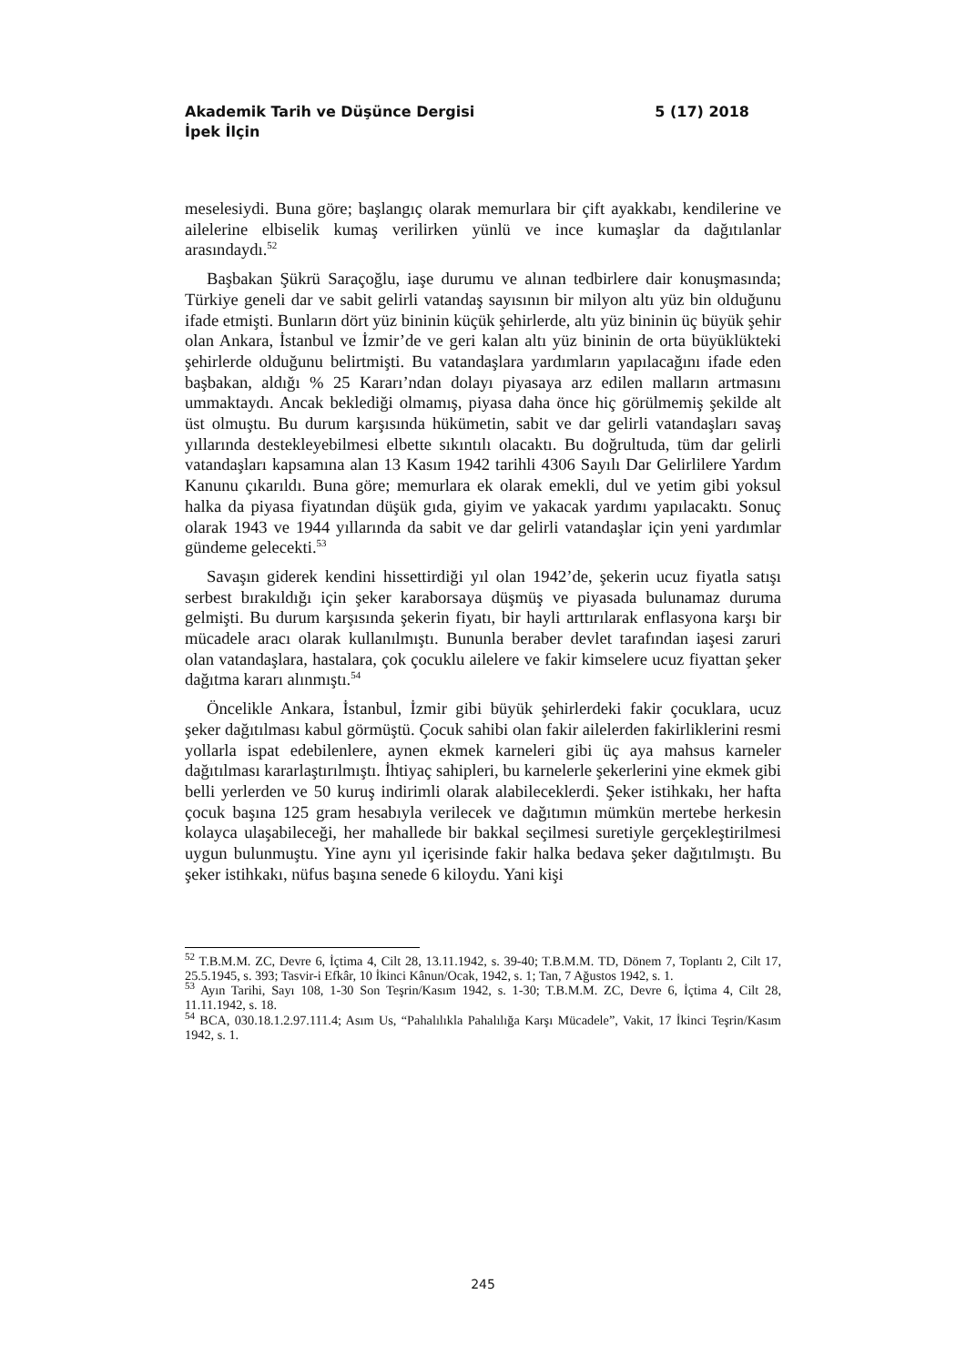Akademik Tarih ve Düşünce Dergisi 5 (17) 2018
İpek İlçin
meselesiydi. Buna göre; başlangıç olarak memurlara bir çift ayakkabı, kendilerine ve ailelerine elbiselik kumaş verilirken yünlü ve ince kumaşlar da dağıtılanlar arasındaydı.<sup>52</sup>
Başbakan Şükrü Saraçoğlu, iaşe durumu ve alınan tedbirlere dair konuşmasında; Türkiye geneli dar ve sabit gelirli vatandaş sayısının bir milyon altı yüz bin olduğunu ifade etmişti. Bunların dört yüz bininin küçük şehirlerde, altı yüz bininin üç büyük şehir olan Ankara, İstanbul ve İzmir’de ve geri kalan altı yüz bininin de orta büyüklükteki şehirlerde olduğunu belirtmişti. Bu vatandaşlara yardımların yapılacağını ifade eden başbakan, aldığı % 25 Kararı’ndan dolayı piyasaya arz edilen malların artmasını ummaktaydı. Ancak beklediği olmamış, piyasa daha önce hiç görülmemiş şekilde alt üst olmuştu. Bu durum karşısında hükümetin, sabit ve dar gelirli vatandaşları savaş yıllarında destekleyebilmesi elbette sıkıntılı olacaktı. Bu doğrultuda, tüm dar gelirli vatandaşları kapsamına alan 13 Kasım 1942 tarihli 4306 Sayılı Dar Gelirlilere Yardım Kanunu çıkarıldı. Buna göre; memurlara ek olarak emekli, dul ve yetim gibi yoksul halka da piyasa fiyatından düşük gıda, giyim ve yakacak yardımı yapılacaktı. Sonuç olarak 1943 ve 1944 yıllarında da sabit ve dar gelirli vatandaşlar için yeni yardımlar gündeme gelecekti.<sup>53</sup>
Savaşın giderek kendini hissettirdiği yıl olan 1942’de, şekerin ucuz fiyatla satışı serbest bırakıldığı için şeker karaborsaya düşmüş ve piyasada bulunamaz duruma gelmişti. Bu durum karşısında şekerin fiyatı, bir hayli arttırılarak enflasyona karşı bir mücadele aracı olarak kullanılmıştı. Bununla beraber devlet tarafından iaşesi zaruri olan vatandaşlara, hastalara, çok çocuklu ailelere ve fakir kimselere ucuz fiyattan şeker dağıtma kararı alınmıştı.<sup>54</sup>
Öncelikle Ankara, İstanbul, İzmir gibi büyük şehirlerdeki fakir çocuklara, ucuz şeker dağıtılması kabul görmüştü. Çocuk sahibi olan fakir ailelerden fakirliklerini resmi yollarla ispat edebilenlere, aynen ekmek karneleri gibi üç aya mahsus karneler dağıtılması kararlaştırılmıştı. İhtiyaç sahipleri, bu karnelerle şekerlerini yine ekmek gibi belli yerlerden ve 50 kuruş indirimli olarak alabileceklerdi. Şeker istihkakı, her hafta çocuk başına 125 gram hesabıyla verilecek ve dağıtımın mümkün mertebe herkesin kolayca ulaşabileceği, her mahallede bir bakkal seçilmesi suretiyle gerçekleştirilmesi uygun bulunmuştu. Yine aynı yıl içerisinde fakir halka bedava şeker dağıtılmıştı. Bu şeker istihkakı, nüfus başına senede 6 kiloydu. Yani kişi
<sup>52</sup> T.B.M.M. ZC, Devre 6, İçtima 4, Cilt 28, 13.11.1942, s. 39-40; T.B.M.M. TD, Dönem 7, Toplantı 2, Cilt 17, 25.5.1945, s. 393; Tasvir-i Efkâr, 10 İkinci Kânun/Ocak, 1942, s. 1; Tan, 7 Ağustos 1942, s. 1.
<sup>53</sup> Ayın Tarihi, Sayı 108, 1-30 Son Teşrin/Kasım 1942, s. 1-30; T.B.M.M. ZC, Devre 6, İçtima 4, Cilt 28, 11.11.1942, s. 18.
<sup>54</sup> BCA, 030.18.1.2.97.111.4; Asım Us, “Pahalılıkla Pahalılığa Karşı Mücadele”, Vakit, 17 İkinci Teşrin/Kasım 1942, s. 1.
245